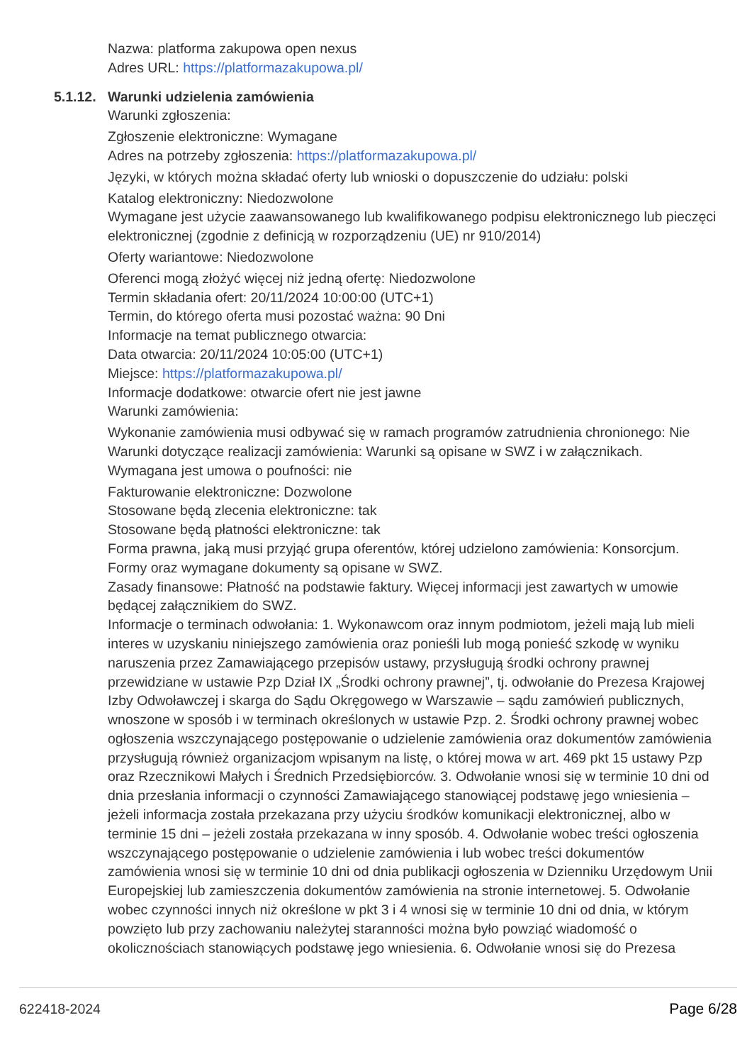Nazwa: platforma zakupowa open nexus
Adres URL: https://platformazakupowa.pl/
5.1.12. Warunki udzielenia zamówienia
Warunki zgłoszenia:
Zgłoszenie elektroniczne: Wymagane
Adres na potrzeby zgłoszenia: https://platformazakupowa.pl/
Języki, w których można składać oferty lub wnioski o dopuszczenie do udziału: polski
Katalog elektroniczny: Niedozwolone
Wymagane jest użycie zaawansowanego lub kwalifikowanego podpisu elektronicznego lub pieczęci elektronicznej (zgodnie z definicją w rozporządzeniu (UE) nr 910/2014)
Oferty wariantowe: Niedozwolone
Oferenci mogą złożyć więcej niż jedną ofertę: Niedozwolone
Termin składania ofert: 20/11/2024 10:00:00 (UTC+1)
Termin, do którego oferta musi pozostać ważna: 90 Dni
Informacje na temat publicznego otwarcia:
Data otwarcia: 20/11/2024 10:05:00 (UTC+1)
Miejsce: https://platformazakupowa.pl/
Informacje dodatkowe: otwarcie ofert nie jest jawne
Warunki zamówienia:
Wykonanie zamówienia musi odbywać się w ramach programów zatrudnienia chronionego: Nie
Warunki dotyczące realizacji zamówienia: Warunki są opisane w SWZ i w załącznikach.
Wymagana jest umowa o poufności: nie
Fakturowanie elektroniczne: Dozwolone
Stosowane będą zlecenia elektroniczne: tak
Stosowane będą płatności elektroniczne: tak
Forma prawna, jaką musi przyjąć grupa oferentów, której udzielono zamówienia: Konsorcjum. Formy oraz wymagane dokumenty są opisane w SWZ.
Zasady finansowe: Płatność na podstawie faktury. Więcej informacji jest zawartych w umowie będącej załącznikiem do SWZ.
Informacje o terminach odwołania: 1. Wykonawcom oraz innym podmiotom, jeżeli mają lub mieli interes w uzyskaniu niniejszego zamówienia oraz ponieśli lub mogą ponieść szkodę w wyniku naruszenia przez Zamawiającego przepisów ustawy, przysługują środki ochrony prawnej przewidziane w ustawie Pzp Dział IX „Środki ochrony prawnej”, tj. odwołanie do Prezesa Krajowej Izby Odwoławczej i skarga do Sądu Okręgowego w Warszawie – sądu zamówień publicznych, wnoszone w sposób i w terminach określonych w ustawie Pzp. 2. Środki ochrony prawnej wobec ogłoszenia wszczynającego postępowanie o udzielenie zamówienia oraz dokumentów zamówienia przysługują również organizacjom wpisanym na listę, o której mowa w art. 469 pkt 15 ustawy Pzp oraz Rzecznikowi Małych i Średnich Przedsiębiorców. 3. Odwołanie wnosi się w terminie 10 dni od dnia przesłania informacji o czynności Zamawiającego stanowiącej podstawę jego wniesienia – jeżeli informacja została przekazana przy użyciu środków komunikacji elektronicznej, albo w terminie 15 dni – jeżeli została przekazana w inny sposób. 4. Odwołanie wobec treści ogłoszenia wszczynającego postępowanie o udzielenie zamówienia i lub wobec treści dokumentów zamówienia wnosi się w terminie 10 dni od dnia publikacji ogłoszenia w Dzienniku Urzędowym Unii Europejskiej lub zamieszczenia dokumentów zamówienia na stronie internetowej. 5. Odwołanie wobec czynności innych niż określone w pkt 3 i 4 wnosi się w terminie 10 dni od dnia, w którym powzięto lub przy zachowaniu należytej staranności można było powziąć wiadomość o okolicznościach stanowiących podstawę jego wniesienia. 6. Odwołanie wnosi się do Prezesa
622418-2024 Page 6/28